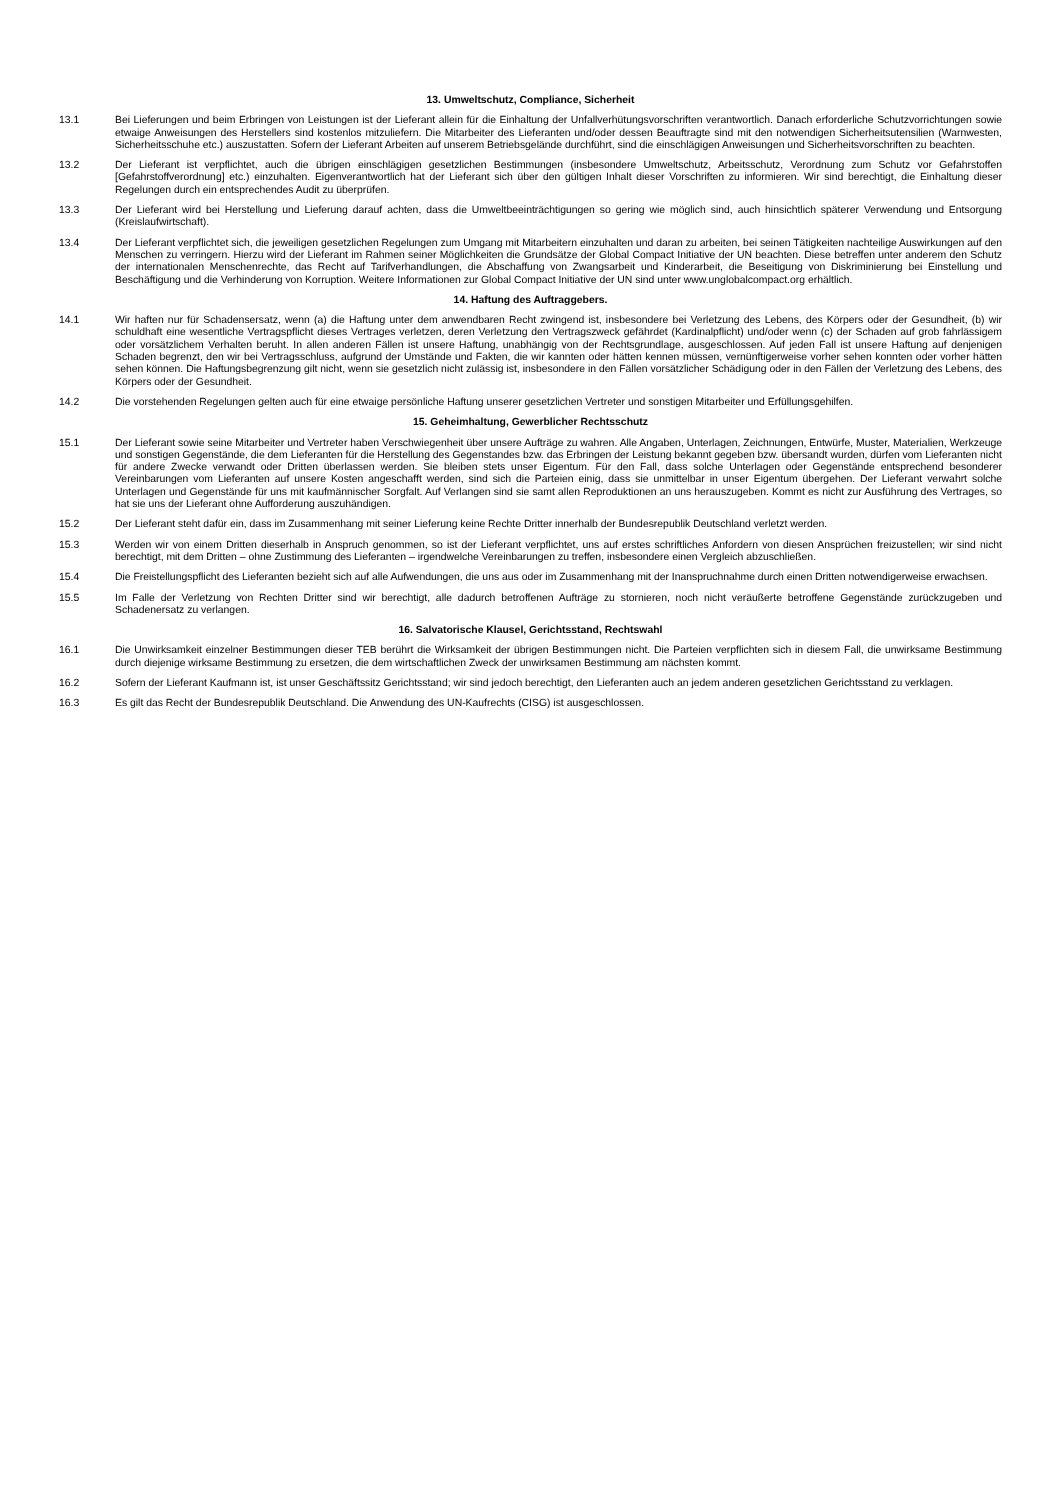13. Umweltschutz, Compliance, Sicherheit
13.1 Bei Lieferungen und beim Erbringen von Leistungen ist der Lieferant allein für die Einhaltung der Unfallverhütungsvorschriften verantwortlich. Danach erforderliche Schutzvorrichtungen sowie etwaige Anweisungen des Herstellers sind kostenlos mitzuliefern. Die Mitarbeiter des Lieferanten und/oder dessen Beauftragte sind mit den notwendigen Sicherheitsutensilien (Warnwesten, Sicherheitsschuhe etc.) auszustatten. Sofern der Lieferant Arbeiten auf unserem Betriebsgelände durchführt, sind die einschlägigen Anweisungen und Sicherheitsvorschriften zu beachten.
13.2 Der Lieferant ist verpflichtet, auch die übrigen einschlägigen gesetzlichen Bestimmungen (insbesondere Umweltschutz, Arbeitsschutz, Verordnung zum Schutz vor Gefahrstoffen [Gefahrstoffverordnung] etc.) einzuhalten. Eigenverantwortlich hat der Lieferant sich über den gültigen Inhalt dieser Vorschriften zu informieren. Wir sind berechtigt, die Einhaltung dieser Regelungen durch ein entsprechendes Audit zu überprüfen.
13.3 Der Lieferant wird bei Herstellung und Lieferung darauf achten, dass die Umweltbeeinträchtigungen so gering wie möglich sind, auch hinsichtlich späterer Verwendung und Entsorgung (Kreislaufwirtschaft).
13.4 Der Lieferant verpflichtet sich, die jeweiligen gesetzlichen Regelungen zum Umgang mit Mitarbeitern einzuhalten und daran zu arbeiten, bei seinen Tätigkeiten nachteilige Auswirkungen auf den Menschen zu verringern. Hierzu wird der Lieferant im Rahmen seiner Möglichkeiten die Grundsätze der Global Compact Initiative der UN beachten. Diese betreffen unter anderem den Schutz der internationalen Menschenrechte, das Recht auf Tarifverhandlungen, die Abschaffung von Zwangsarbeit und Kinderarbeit, die Beseitigung von Diskriminierung bei Einstellung und Beschäftigung und die Verhinderung von Korruption. Weitere Informationen zur Global Compact Initiative der UN sind unter www.unglobalcompact.org erhältlich.
14. Haftung des Auftraggebers.
14.1 Wir haften nur für Schadensersatz, wenn (a) die Haftung unter dem anwendbaren Recht zwingend ist, insbesondere bei Verletzung des Lebens, des Körpers oder der Gesundheit, (b) wir schuldhaft eine wesentliche Vertragspflicht dieses Vertrages verletzen, deren Verletzung den Vertragszweck gefährdet (Kardinalpflicht) und/oder wenn (c) der Schaden auf grob fahrlässigem oder vorsätzlichem Verhalten beruht. In allen anderen Fällen ist unsere Haftung, unabhängig von der Rechtsgrundlage, ausgeschlossen. Auf jeden Fall ist unsere Haftung auf denjenigen Schaden begrenzt, den wir bei Vertragsschluss, aufgrund der Umstände und Fakten, die wir kannten oder hätten kennen müssen, vernünftigerweise vorher sehen konnten oder vorher hätten sehen können. Die Haftungsbegrenzung gilt nicht, wenn sie gesetzlich nicht zulässig ist, insbesondere in den Fällen vorsätzlicher Schädigung oder in den Fällen der Verletzung des Lebens, des Körpers oder der Gesundheit.
14.2 Die vorstehenden Regelungen gelten auch für eine etwaige persönliche Haftung unserer gesetzlichen Vertreter und sonstigen Mitarbeiter und Erfüllungsgehilfen.
15. Geheimhaltung, Gewerblicher Rechtsschutz
15.1 Der Lieferant sowie seine Mitarbeiter und Vertreter haben Verschwiegenheit über unsere Aufträge zu wahren. Alle Angaben, Unterlagen, Zeichnungen, Entwürfe, Muster, Materialien, Werkzeuge und sonstigen Gegenstände, die dem Lieferanten für die Herstellung des Gegenstandes bzw. das Erbringen der Leistung bekannt gegeben bzw. übersandt wurden, dürfen vom Lieferanten nicht für andere Zwecke verwandt oder Dritten überlassen werden. Sie bleiben stets unser Eigentum. Für den Fall, dass solche Unterlagen oder Gegenstände entsprechend besonderer Vereinbarungen vom Lieferanten auf unsere Kosten angeschafft werden, sind sich die Parteien einig, dass sie unmittelbar in unser Eigentum übergehen. Der Lieferant verwahrt solche Unterlagen und Gegenstände für uns mit kaufmännischer Sorgfalt. Auf Verlangen sind sie samt allen Reproduktionen an uns herauszugeben. Kommt es nicht zur Ausführung des Vertrages, so hat sie uns der Lieferant ohne Aufforderung auszuhändigen.
15.2 Der Lieferant steht dafür ein, dass im Zusammenhang mit seiner Lieferung keine Rechte Dritter innerhalb der Bundesrepublik Deutschland verletzt werden.
15.3 Werden wir von einem Dritten dieserhalb in Anspruch genommen, so ist der Lieferant verpflichtet, uns auf erstes schriftliches Anfordern von diesen Ansprüchen freizustellen; wir sind nicht berechtigt, mit dem Dritten – ohne Zustimmung des Lieferanten – irgendwelche Vereinbarungen zu treffen, insbesondere einen Vergleich abzuschließen.
15.4 Die Freistellungspflicht des Lieferanten bezieht sich auf alle Aufwendungen, die uns aus oder im Zusammenhang mit der Inanspruchnahme durch einen Dritten notwendigerweise erwachsen.
15.5 Im Falle der Verletzung von Rechten Dritter sind wir berechtigt, alle dadurch betroffenen Aufträge zu stornieren, noch nicht veräußerte betroffene Gegenstände zurückzugeben und Schadenersatz zu verlangen.
16. Salvatorische Klausel, Gerichtsstand, Rechtswahl
16.1 Die Unwirksamkeit einzelner Bestimmungen dieser TEB berührt die Wirksamkeit der übrigen Bestimmungen nicht. Die Parteien verpflichten sich in diesem Fall, die unwirksame Bestimmung durch diejenige wirksame Bestimmung zu ersetzen, die dem wirtschaftlichen Zweck der unwirksamen Bestimmung am nächsten kommt.
16.2 Sofern der Lieferant Kaufmann ist, ist unser Geschäftssitz Gerichtsstand; wir sind jedoch berechtigt, den Lieferanten auch an jedem anderen gesetzlichen Gerichtsstand zu verklagen.
16.3 Es gilt das Recht der Bundesrepublik Deutschland. Die Anwendung des UN-Kaufrechts (CISG) ist ausgeschlossen.